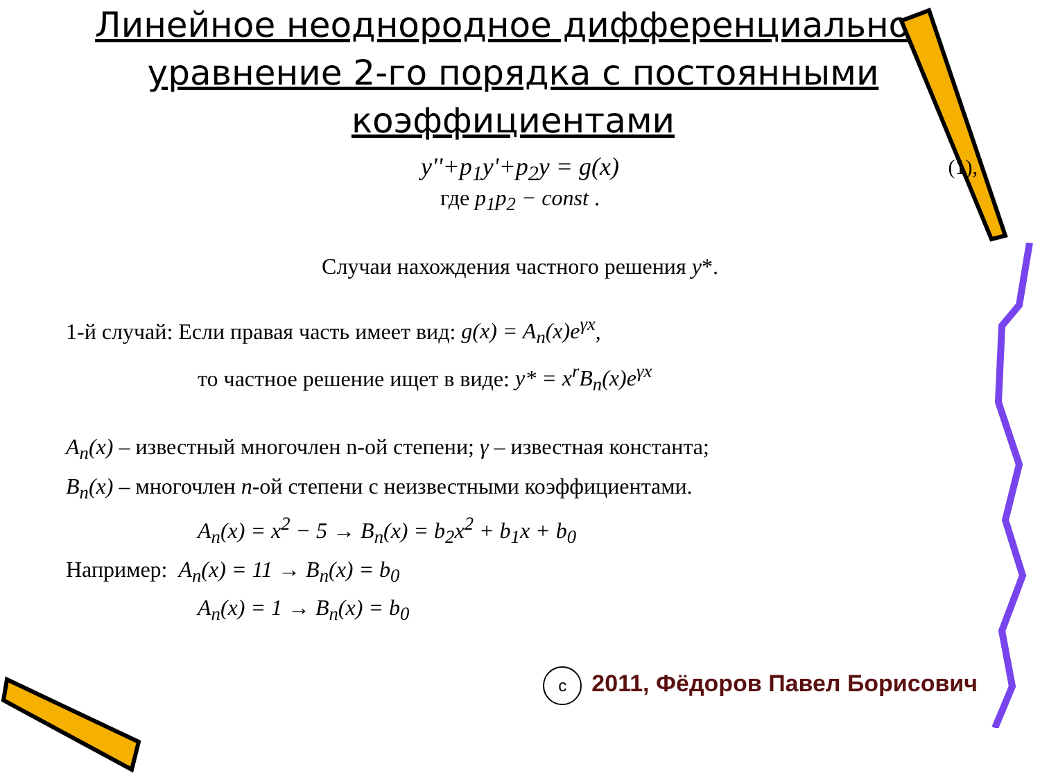Линейное неоднородное дифференциальное уравнение 2-го порядка с постоянными коэффициентами
y''+p<sub>1</sub>y'+p<sub>2</sub>y = g(x) (1),
где p<sub>1</sub>p<sub>2</sub> − const .
Случаи нахождения частного решения y*.
1-й случай: Если правая часть имеет вид: g(x) = A<sub>n</sub>(x)e<sup>γx</sup>,
то частное решение ищет в виде: y* = x<sup>r</sup>B<sub>n</sub>(x)e<sup>γx</sup>
A<sub>n</sub>(x) – известный многочлен n-ой степени; γ – известная константа;
B<sub>n</sub>(x) – многочлен n-ой степени с неизвестными коэффициентами.
A<sub>n</sub>(x) = x<sup>2</sup> − 5 → B<sub>n</sub>(x) = b<sub>2</sub>x<sup>2</sup> + b<sub>1</sub>x + b<sub>0</sub>
Например: A<sub>n</sub>(x) = 11 → B<sub>n</sub>(x) = b<sub>0</sub>
A<sub>n</sub>(x) = 1 → B<sub>n</sub>(x) = b<sub>0</sub>
c 2011, Фёдоров Павел Борисович